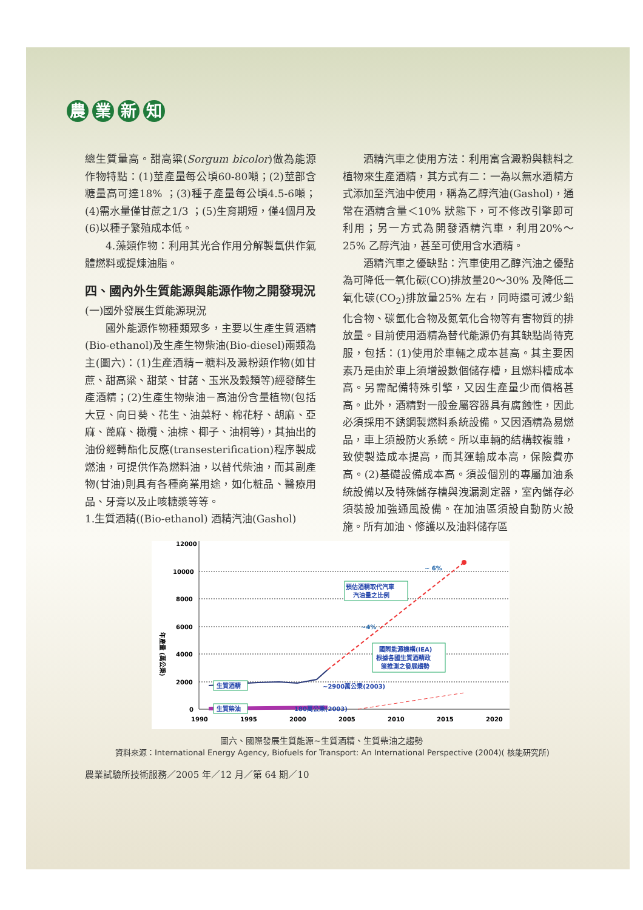農業新知
總生質量高。甜高粱(Sorgum bicolor)做為能源作物特點：(1)莖產量每公頃60-80噸；(2)莖部含糖量高可達18% ；(3)種子產量每公頃4.5-6噸；(4)需水量僅甘蔗之1/3 ；(5)生育期短，僅4個月及(6)以種子繁殖成本低。
4.藻類作物：利用其光合作用分解製氫供作氣體燃料或提煉油脂。
四、國內外生質能源與能源作物之開發現況
(一)國外發展生質能源現況
國外能源作物種類眾多，主要以生產生質酒精(Bio-ethanol)及生產生物柴油(Bio-diesel)兩類為主(圖六)：(1)生產酒精－糖料及澱粉類作物(如甘蔗、甜高粱、甜菜、甘藷、玉米及穀類等)經發酵生產酒精；(2)生產生物柴油－高油份含量植物(包括大豆、向日葵、花生、油菜籽、棉花籽、胡麻、亞麻、蓖麻、橄欖、油棕、椰子、油桐等)，其抽出的油份經轉酯化反應(transesterification)程序製成燃油，可提供作為燃料油，以替代柴油，而其副產物(甘油)則具有各種商業用途，如化粧品、醫療用品、牙膏以及止咳糖漿等等。
1.生質酒精((Bio-ethanol) 酒精汽油(Gashol)
酒精汽車之使用方法：利用富含澱粉與糖料之植物來生產酒精，其方式有二：一為以無水酒精方式添加至汽油中使用，稱為乙醇汽油(Gashol)，通常在酒精含量＜10% 狀態下，可不修改引擎即可利用；另一方式為開發酒精汽車，利用20%～25% 乙醇汽油，甚至可使用含水酒精。
酒精汽車之優缺點：汽車使用乙醇汽油之優點為可降低一氧化碳(CO)排放量20～30% 及降低二氧化碳(CO<sub>2</sub>)排放量25% 左右，同時還可減少鉛化合物、碳氫化合物及氮氧化合物等有害物質的排放量。目前使用酒精為替代能源仍有其缺點尚待克服，包括：(1)使用於車輛之成本甚高。其主要因素乃是由於車上須增設數個儲存槽，且燃料槽成本高。另需配備特殊引擎，又因生產量少而價格甚高。此外，酒精對一般金屬容器具有腐蝕性，因此必須採用不銹鋼製燃料系統設備。又因酒精為易燃品，車上須設防火系統。所以車輛的結構較複雜，致使製造成本提高，而其運輸成本高，保險費亦高。(2)基礎設備成本高。須設個別的專屬加油系統設備以及特殊儲存槽與洩漏測定器，室內儲存必須裝設加強通風設備。在加油區須設自動防火設施。所有加油、修護以及油料儲存區
12000
10000
8000
6000
4000
2000
0
年產量 (萬公秉)
1990
1995
2000
2005
2010
2015
2020
~ 6%
~4%
~2900萬公秉(2003)
180萬公秉(2003)
預估酒精取代汽車
汽油量之比例
國際能源機構(IEA)
根據各國生質酒精政
策推測之發展趨勢
生質酒精
生質柴油
圖六、國際發展生質能源~生質酒精、生質柴油之趨勢
資料來源：International Energy Agency, Biofuels for Transport: An International Perspective (2004)( 核能研究所)
農業試驗所技術服務／2005 年／12 月／第 64 期／10